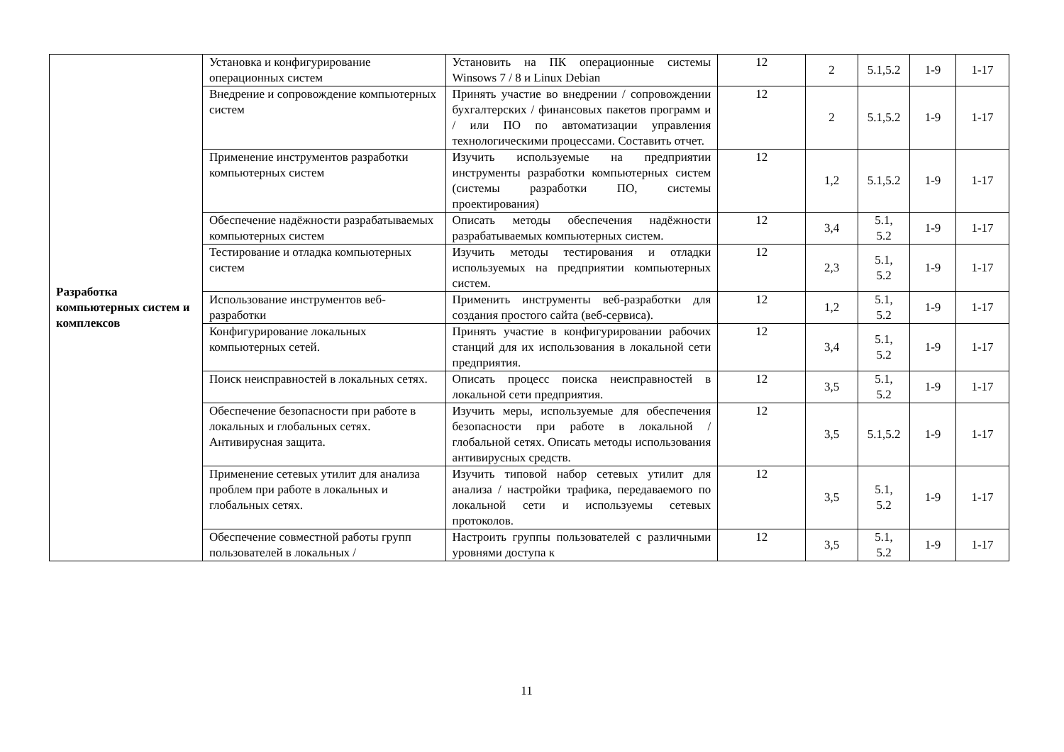| Разработка компьютерных систем и комплексов | Установка и конфигурирование операционных систем | Установить на ПК операционные системы Winsows 7 / 8 и Linux Debian | 12 | 2 | 5.1,5.2 | 1-9 | 1-17 |
| | Внедрение и сопровождение компьютерных систем | Принять участие во внедрении / сопровождении бухгалтерских / финансовых пакетов программ и / или ПО по автоматизации управления технологическими процессами. Составить отчет. | 12 | 2 | 5.1,5.2 | 1-9 | 1-17 |
| | Применение инструментов разработки компьютерных систем | Изучить используемые на предприятии инструменты разработки компьютерных систем (системы разработки ПО, системы проектирования) | 12 | 1,2 | 5.1,5.2 | 1-9 | 1-17 |
| | Обеспечение надёжности разрабатываемых компьютерных систем | Описать методы обеспечения надёжности разрабатываемых компьютерных систем. | 12 | 3,4 | 5.1, 5.2 | 1-9 | 1-17 |
| | Тестирование и отладка компьютерных систем | Изучить методы тестирования и отладки используемых на предприятии компьютерных систем. | 12 | 2,3 | 5.1, 5.2 | 1-9 | 1-17 |
| | Использование инструментов веб-разработки | Применить инструменты веб-разработки для создания простого сайта (веб-сервиса). | 12 | 1,2 | 5.1, 5.2 | 1-9 | 1-17 |
| | Конфигурирование локальных компьютерных сетей. | Принять участие в конфигурировании рабочих станций для их использования в локальной сети предприятия. | 12 | 3,4 | 5.1, 5.2 | 1-9 | 1-17 |
| | Поиск неисправностей в локальных сетях. | Описать процесс поиска неисправностей в локальной сети предприятия. | 12 | 3,5 | 5.1, 5.2 | 1-9 | 1-17 |
| | Обеспечение безопасности при работе в локальных и глобальных сетях. Антивирусная защита. | Изучить меры, используемые для обеспечения безопасности при работе в локальной / глобальной сетях. Описать методы использования антивирусных средств. | 12 | 3,5 | 5.1,5.2 | 1-9 | 1-17 |
| | Применение сетевых утилит для анализа проблем при работе в локальных и глобальных сетях. | Изучить типовой набор сетевых утилит для анализа / настройки трафика, передаваемого по локальной сети и используемы сетевых протоколов. | 12 | 3,5 | 5.1, 5.2 | 1-9 | 1-17 |
| | Обеспечение совместной работы групп пользователей в локальных / | Настроить группы пользователей с различными уровнями доступа к | 12 | 3,5 | 5.1, 5.2 | 1-9 | 1-17 |
11